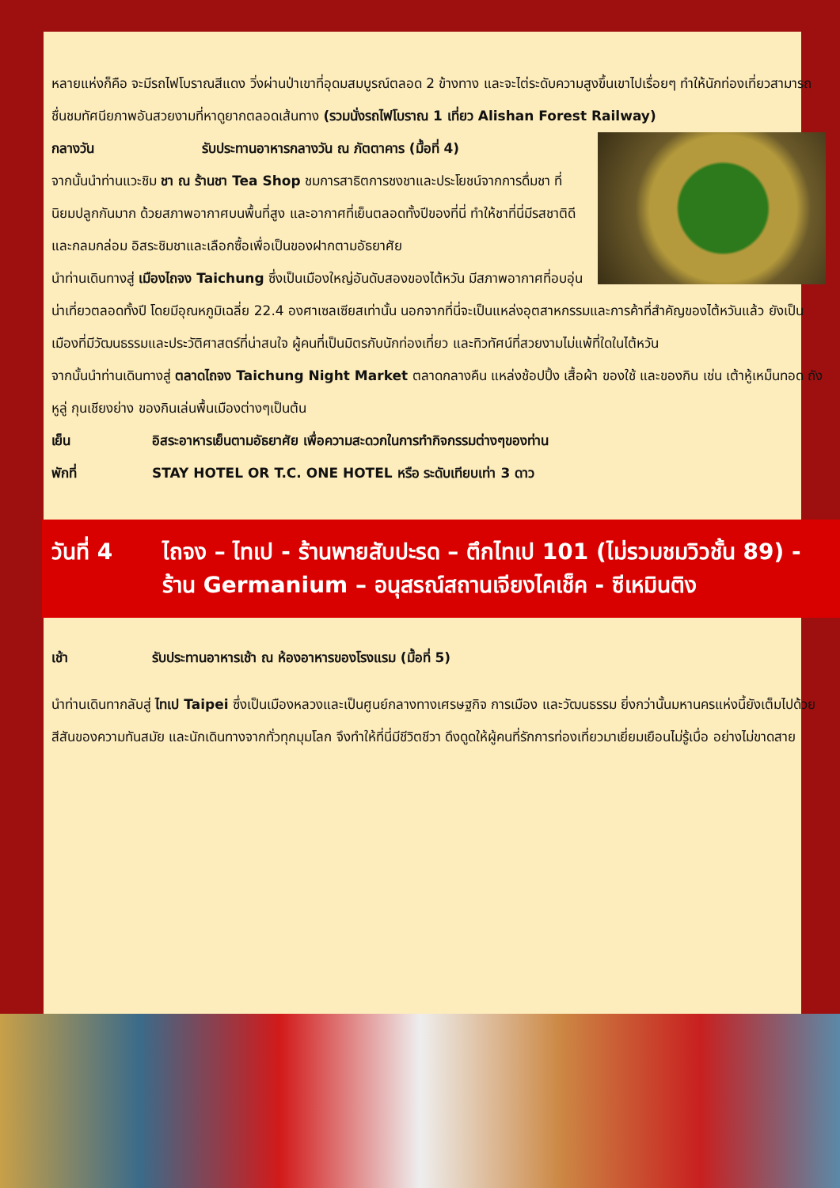หลายแห่งก็คือ จะมีรถไฟโบราณสีแดง วิ่งผ่านป่าเขาที่อุดมสมบูรณ์ตลอด 2 ข้างทาง และจะไต่ระดับความสูงขึ้นเขาไปเรื่อยๆ ทำให้นักท่องเที่ยวสามารถชื่นชมทัศนียภาพอันสวยงามที่หาดูยากตลอดเส้นทาง (รวมนั่งรถไฟโบราณ 1 เที่ยว Alishan Forest Railway)
กลางวัน รับประทานอาหารกลางวัน ณ ภัตตาคาร (มื้อที่ 4)
จากนั้นนำท่านแวะชิม ชา ณ ร้านชา Tea Shop ชมการสาธิตการชงชาและประโยชน์จากการดื่มชา ที่นิยมปลูกกันมาก ด้วยสภาพอากาศบนพื้นที่สูง และอากาศที่เย็นตลอดทั้งปีของที่นี่ ทำให้ชาที่นี่มีรสชาติดี และกลมกล่อม อิสระชิมชาและเลือกซื้อเพื่อเป็นของฝากตามอัธยาศัย
นำท่านเดินทางสู่ เมืองไถจง Taichung ซึ่งเป็นเมืองใหญ่อันดับสองของไต้หวัน มีสภาพอากาศที่อบอุ่นน่าเที่ยวตลอดทั้งปี โดยมีอุณหภูมิเฉลี่ย 22.4 องศาเซลเซียสเท่านั้น นอกจากที่นี่จะเป็นแหล่งอุตสาหกรรมและการค้าที่สำคัญของไต้หวันแล้ว ยังเป็นเมืองที่มีวัฒนธรรมและประวัติศาสตร์ที่น่าสนใจ ผู้คนที่เป็นมิตรกับนักท่องเที่ยว และทิวทัศน์ที่สวยงามไม่แพ้ที่ใดในไต้หวัน
จากนั้นนำท่านเดินทางสู่ ตลาดไถจง Taichung Night Market ตลาดกลางคืน แหล่งช้อปปิ้ง เสื้อผ้า ของใช้ และของกิน เช่น เต้าหู้เหม็นทอด ถังหูลู่ กุนเชียงย่าง ของกินเล่นพื้นเมืองต่างๆเป็นต้น
เย็น อิสระอาหารเย็นตามอัธยาศัย เพื่อความสะดวกในการทำกิจกรรมต่างๆของท่าน
พักที่ STAY HOTEL OR T.C. ONE HOTEL หรือ ระดับเทียบเท่า 3 ดาว
วันที่ 4 ไถจง – ไทเป - ร้านพายสับปะรด – ตึกไทเป 101 (ไม่รวมชมวิวชั้น 89) - ร้าน Germanium – อนุสรณ์สถานเจียงไคเช็ค - ซีเหมินติง
เช้า รับประทานอาหารเช้า ณ ห้องอาหารของโรงแรม (มื้อที่ 5)
นำท่านเดินทากลับสู่ ไทเป Taipei ซึ่งเป็นเมืองหลวงและเป็นศูนย์กลางทางเศรษฐกิจ การเมือง และวัฒนธรรม ยิ่งกว่านั้นมหานครแห่งนี้ยังเต็มไปด้วยสีสันของความทันสมัย และนักเดินทางจากทั่วทุกมุมโลก จึงทำให้ที่นี่มีชีวิตชีวา ดึงดูดให้ผู้คนที่รักการท่องเที่ยวมาเยี่ยมเยือนไม่รู้เบื่อ อย่างไม่ขาดสาย